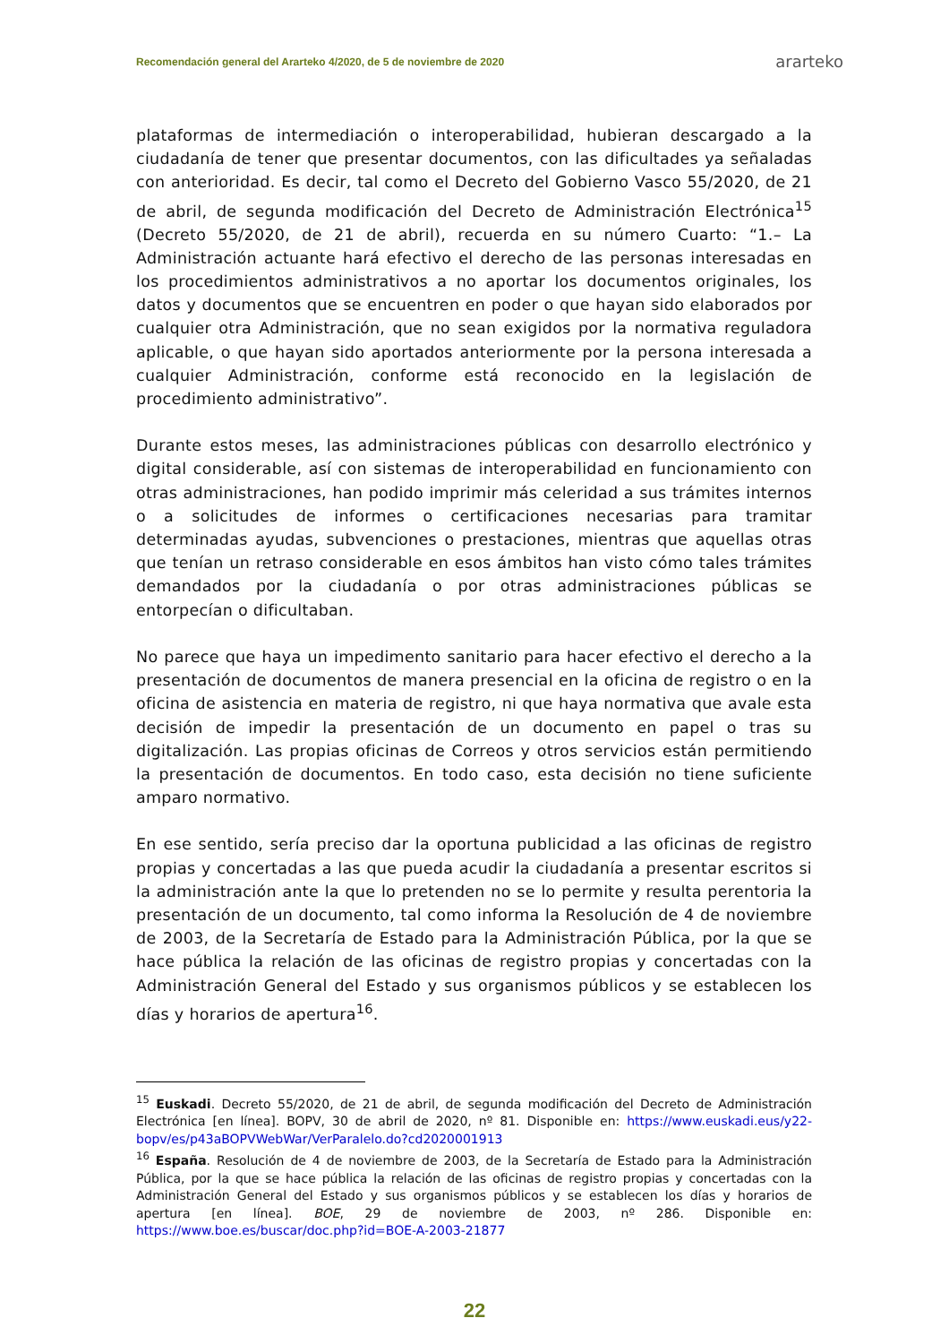Recomendación general del Ararteko 4/2020, de 5 de noviembre de 2020 ararteko
plataformas de intermediación o interoperabilidad, hubieran descargado a la ciudadanía de tener que presentar documentos, con las dificultades ya señaladas con anterioridad. Es decir, tal como el Decreto del Gobierno Vasco 55/2020, de 21 de abril, de segunda modificación del Decreto de Administración Electrónica<sup>15</sup> (Decreto 55/2020, de 21 de abril), recuerda en su número Cuarto: “1.– La Administración actuante hará efectivo el derecho de las personas interesadas en los procedimientos administrativos a no aportar los documentos originales, los datos y documentos que se encuentren en poder o que hayan sido elaborados por cualquier otra Administración, que no sean exigidos por la normativa reguladora aplicable, o que hayan sido aportados anteriormente por la persona interesada a cualquier Administración, conforme está reconocido en la legislación de procedimiento administrativo”.
Durante estos meses, las administraciones públicas con desarrollo electrónico y digital considerable, así con sistemas de interoperabilidad en funcionamiento con otras administraciones, han podido imprimir más celeridad a sus trámites internos o a solicitudes de informes o certificaciones necesarias para tramitar determinadas ayudas, subvenciones o prestaciones, mientras que aquellas otras que tenían un retraso considerable en esos ámbitos han visto cómo tales trámites demandados por la ciudadanía o por otras administraciones públicas se entorpecían o dificultaban.
No parece que haya un impedimento sanitario para hacer efectivo el derecho a la presentación de documentos de manera presencial en la oficina de registro o en la oficina de asistencia en materia de registro, ni que haya normativa que avale esta decisión de impedir la presentación de un documento en papel o tras su digitalización. Las propias oficinas de Correos y otros servicios están permitiendo la presentación de documentos. En todo caso, esta decisión no tiene suficiente amparo normativo.
En ese sentido, sería preciso dar la oportuna publicidad a las oficinas de registro propias y concertadas a las que pueda acudir la ciudadanía a presentar escritos si la administración ante la que lo pretenden no se lo permite y resulta perentoria la presentación de un documento, tal como informa la Resolución de 4 de noviembre de 2003, de la Secretaría de Estado para la Administración Pública, por la que se hace pública la relación de las oficinas de registro propias y concertadas con la Administración General del Estado y sus organismos públicos y se establecen los días y horarios de apertura<sup>16</sup>.
<sup>15</sup> Euskadi. Decreto 55/2020, de 21 de abril, de segunda modificación del Decreto de Administración Electrónica [en línea]. BOPV, 30 de abril de 2020, nº 81. Disponible en: https://www.euskadi.eus/y22-bopv/es/p43aBOPVWebWar/VerParalelo.do?cd2020001913
<sup>16</sup> España. Resolución de 4 de noviembre de 2003, de la Secretaría de Estado para la Administración Pública, por la que se hace pública la relación de las oficinas de registro propias y concertadas con la Administración General del Estado y sus organismos públicos y se establecen los días y horarios de apertura [en línea]. BOE, 29 de noviembre de 2003, nº 286. Disponible en: https://www.boe.es/buscar/doc.php?id=BOE-A-2003-21877
22